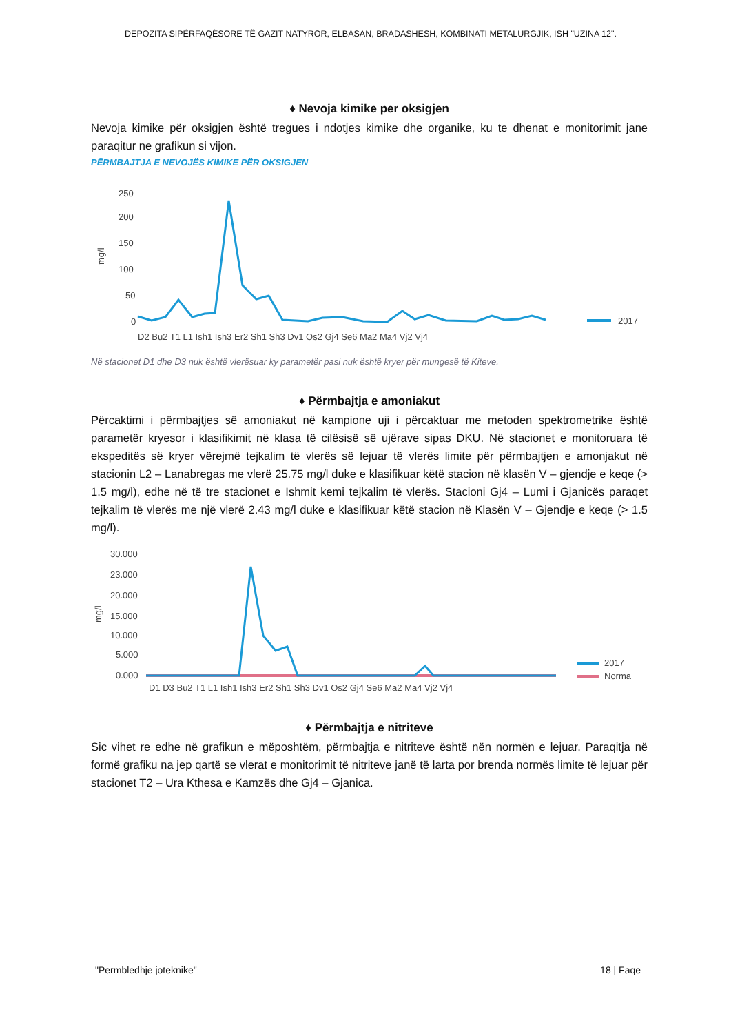DEPOZITA SIPËRFAQËSORE TË GAZIT NATYROR, ELBASAN, BRADASHESH, KOMBINATI METALURGJIK, ISH "UZINA 12".
♦ Nevoja kimike per oksigjen
Nevoja kimike për oksigjen është tregues i ndotjes kimike dhe organike, ku te dhenat e monitorimit jane paraqitur ne grafikun si vijon.
PËRMBAJTJA E NEVOJËS KIMIKE PËR OKSIGJEN
250
200
150
100
50
0
mg/l
2017
D2 Bu2 T1 L1 Ish1 Ish3 Er2 Sh1 Sh3 Dv1 Os2 Gj4 Se6 Ma2 Ma4 Vj2 Vj4
Në stacionet D1 dhe D3 nuk është vlerësuar ky parametër pasi nuk është kryer për mungesë të Kiteve.
♦ Përmbajtja e amoniakut
Përcaktimi i përmbajtjes së amoniakut në kampione uji i përcaktuar me metoden spektrometrike është parametër kryesor i klasifikimit në klasa të cilësisë së ujërave sipas DKU. Në stacionet e monitoruara të ekspeditës së kryer vërejmë tejkalim të vlerës së lejuar të vlerës limite për përmbajtjen e amonjakut në stacionin L2 – Lanabregas me vlerë 25.75 mg/l duke e klasifikuar këtë stacion në klasën V – gjendje e keqe (> 1.5 mg/l), edhe në të tre stacionet e Ishmit kemi tejkalim të vlerës. Stacioni Gj4 – Lumi i Gjanicës paraqet tejkalim të vlerës me një vlerë 2.43 mg/l duke e klasifikuar këtë stacion në Klasën V – Gjendje e keqe (> 1.5 mg/l).
30.000
23.000
20.000
15.000
10.000
5.000
0.000
mg/l
2017
Norma
D1 D3 Bu2 T1 L1 Ish1 Ish3 Er2 Sh1 Sh3 Dv1 Os2 Gj4 Se6 Ma2 Ma4 Vj2 Vj4
♦ Përmbajtja e nitriteve
Sic vihet re edhe në grafikun e mëposhtëm, përmbajtja e nitriteve është nën normën e lejuar. Paraqitja në formë grafiku na jep qartë se vlerat e monitorimit të nitriteve janë të larta por brenda normës limite të lejuar për stacionet T2 – Ura Kthesa e Kamzës dhe Gj4 – Gjanica.
"Permbledhje joteknike" 18 | Faqe